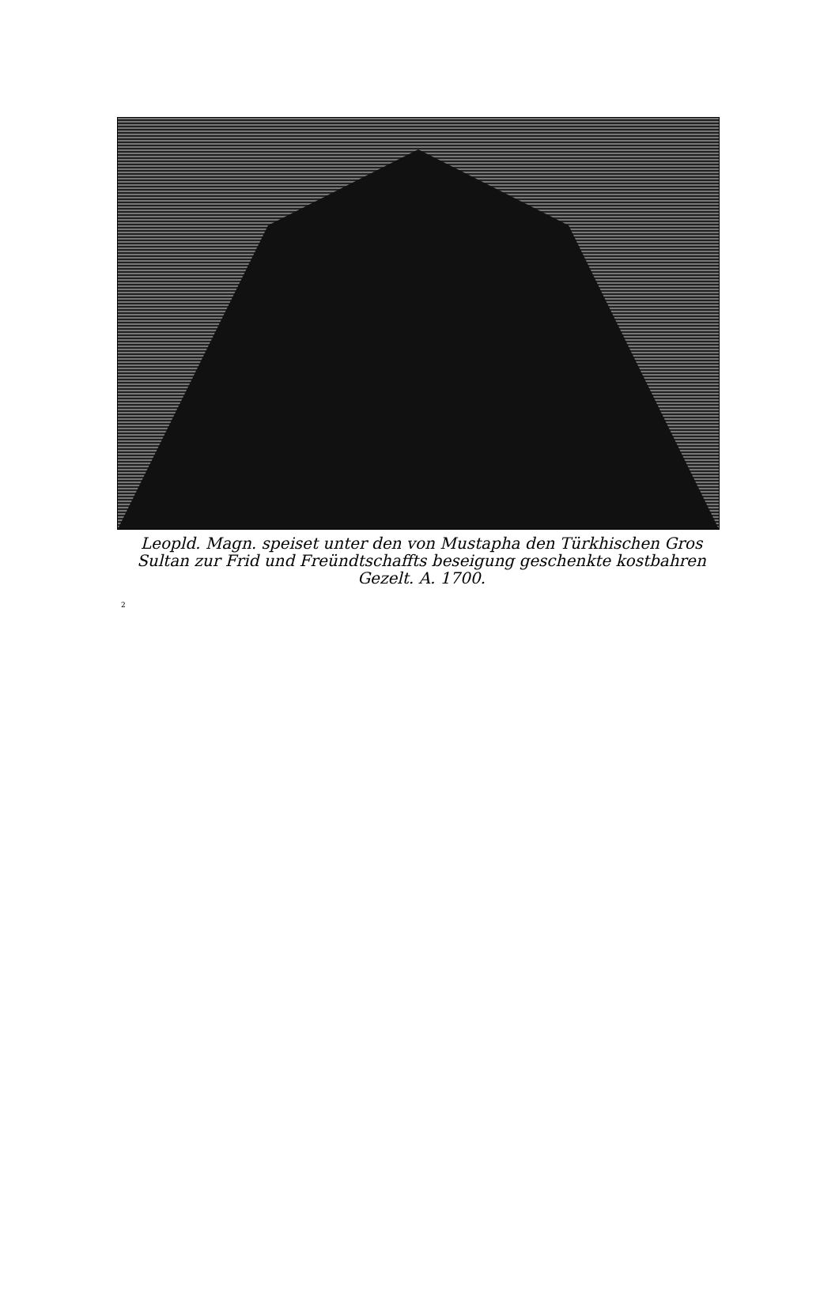Leopld. Magn. speiset unter den von Mustapha den Türkhischen Gros Sultan zur Frid und Freündtschaffts beseigung geschenkte kostbahren Gezelt. A. 1700.
2